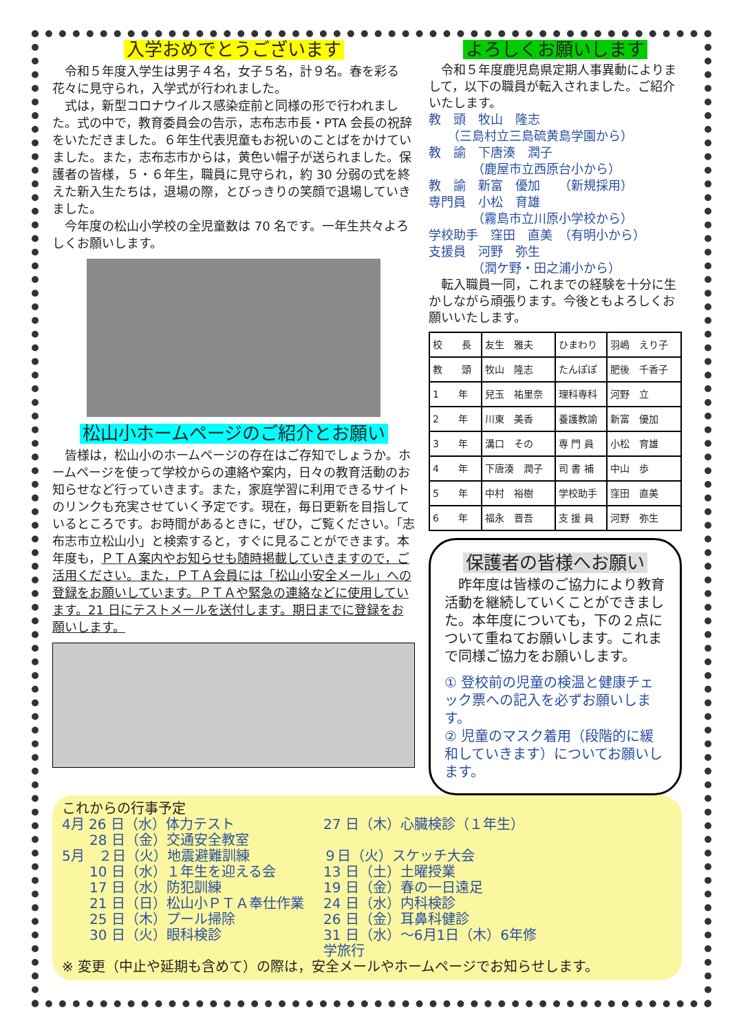入学おめでとうございます
令和５年度入学生は男子４名，女子５名，計９名。春を彩る花々に見守られ，入学式が行われました。
式は，新型コロナウイルス感染症前と同様の形で行われました。式の中で，教育委員会の告示，志布志市長・PTA 会長の祝辞をいただきました。６年生代表児童もお祝いのことばをかけていました。また，志布志市からは，黄色い帽子が送られました。保護者の皆様，５・６年生，職員に見守られ，約 30 分弱の式を終えた新入生たちは，退場の際，とびっきりの笑顔で退場していきました。
今年度の松山小学校の全児童数は 70 名です。一年生共々よろしくお願いします。
松山小ホームページのご紹介とお願い
皆様は，松山小のホームページの存在はご存知でしょうか。ホームページを使って学校からの連絡や案内，日々の教育活動のお知らせなど行っていきます。また，家庭学習に利用できるサイトのリンクも充実させていく予定です。現在，毎日更新を目指しているところです。お時間があるときに，ぜひ，ご覧ください。「志布志市立松山小」と検索すると，すぐに見ることができます。本年度も，ＰＴＡ案内やお知らせも随時掲載していきますので，ご活用ください。また，ＰＴＡ会員には「松山小安全メール」への登録をお願いしています。ＰＴＡや緊急の連絡などに使用しています。21 日にテストメールを送付します。期日までに登録をお願いします。
よろしくお願いします
令和５年度鹿児島県定期人事異動によりまして，以下の職員が転入されました。ご紹介いたします。
教　頭　牧山　隆志
　　（三島村立三島硫黄島学園から）
教　諭　下唐湊　潤子
　　　　（鹿屋市立西原台小から）
教　諭　新富　優加　　（新規採用）
専門員　小松　育雄
　　　　（霧島市立川原小学校から）
学校助手　窪田　直美　（有明小から）
支援員　河野　弥生
　　　　（潤ケ野・田之浦小から）
転入職員一同，これまでの経験を十分に生かしながら頑張ります。今後ともよろしくお願いいたします。
| 校 長 | 友生 雅夫 | ひまわり | 羽嶋 えり子 |
| 教 頭 | 牧山 隆志 | たんぽぽ | 肥後 千香子 |
| 1 年 | 兒玉 祐里奈 | 理科専科 | 河野 立 |
| 2 年 | 川東 美香 | 養護教諭 | 新富 優加 |
| 3 年 | 溝口 その | 専 門 員 | 小松 育雄 |
| 4 年 | 下唐湊 潤子 | 司 書 補 | 中山 歩 |
| 5 年 | 中村 裕樹 | 学校助手 | 窪田 直美 |
| 6 年 | 福永 晋吾 | 支 援 員 | 河野 弥生 |
保護者の皆様へお願い
昨年度は皆様のご協力により教育活動を継続していくことができました。本年度についても，下の２点について重ねてお願いします。これまで同様ご協力をお願いします。
① 登校前の児童の検温と健康チェック票への記入を必ずお願いします。
② 児童のマスク着用（段階的に緩和していきます）についてお願いします。
これからの行事予定
4月 26 日（水）体力テスト
27 日（木）心臓検診（１年生）
　　28 日（金）交通安全教室
5月　２日（火）地震避難訓練
９日（火）スケッチ大会
　　10 日（水）１年生を迎える会
13 日（土）土曜授業
　　17 日（水）防犯訓練
19 日（金）春の一日遠足
　　21 日（日）松山小ＰＴＡ奉仕作業
24 日（水）内科検診
　　25 日（木）プール掃除
26 日（金）耳鼻科健診
　　30 日（火）眼科検診
31 日（水）～6月1日（木）6年修学旅行
※ 変更（中止や延期も含めて）の際は，安全メールやホームページでお知らせします。